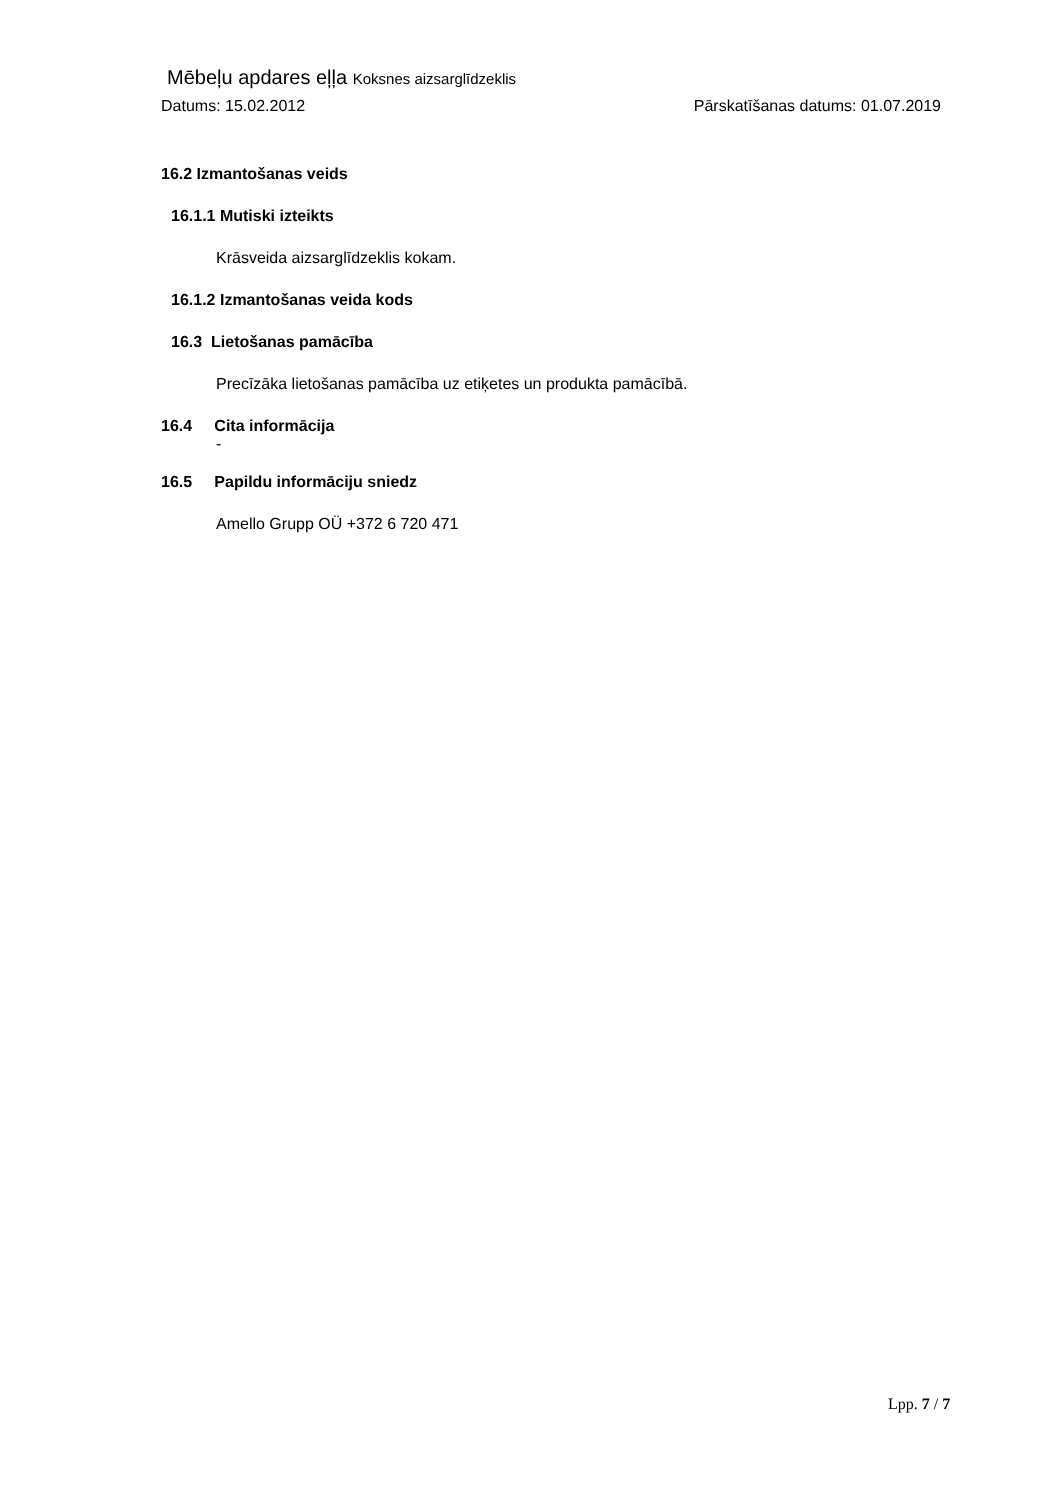Mēbeļu apdares eļļa Koksnes aizsarglīdzeklis
Datums: 15.02.2012 Pārskatīšanas datums: 01.07.2019
16.2 Izmantošanas veids
16.1.1 Mutiski izteikts
Krāsveida aizsarglīdzeklis kokam.
16.1.2 Izmantošanas veida kods
16.3 Lietošanas pamācība
Precīzāka lietošanas pamācība uz etiķetes un produkta pamācībā.
16.4 Cita informācija
-
16.5 Papildu informāciju sniedz
Amello Grupp OÜ +372 6 720 471
Lpp. 7 / 7